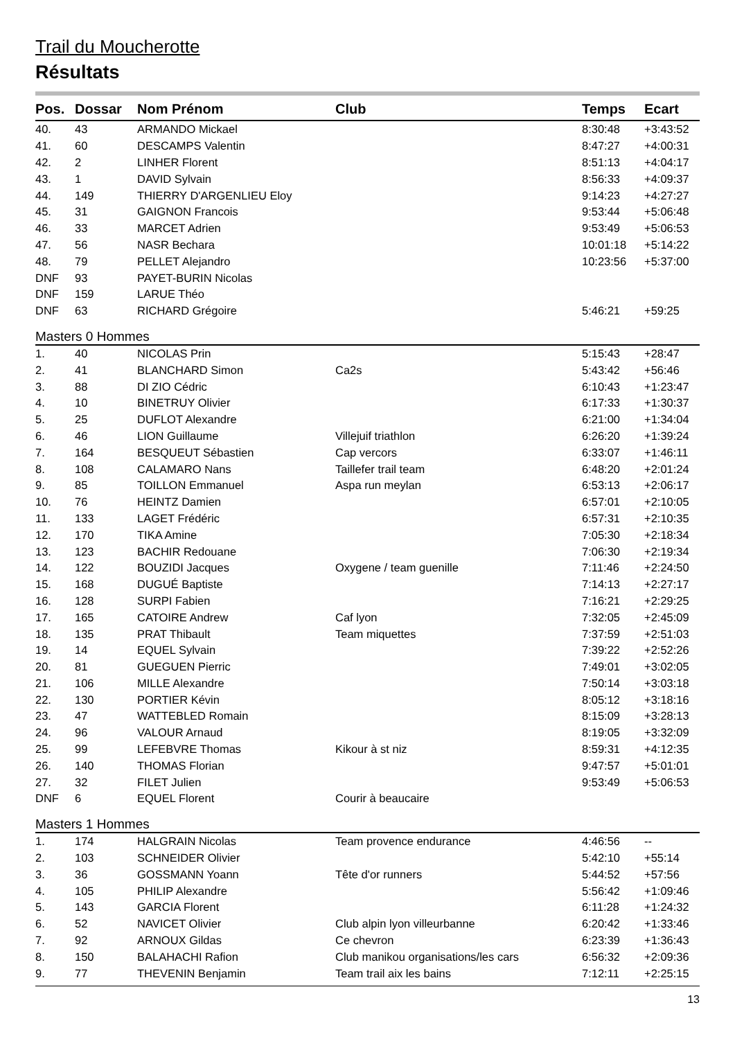Trail du Moucherotte
Résultats
| Pos. | Dossar | Nom Prénom | Club | Temps | Ecart |
| --- | --- | --- | --- | --- | --- |
| 40. | 43 | ARMANDO Mickael | | 8:30:48 | +3:43:52 |
| 41. | 60 | DESCAMPS Valentin | | 8:47:27 | +4:00:31 |
| 42. | 2 | LINHER Florent | | 8:51:13 | +4:04:17 |
| 43. | 1 | DAVID Sylvain | | 8:56:33 | +4:09:37 |
| 44. | 149 | THIERRY D'ARGENLIEU Eloy | | 9:14:23 | +4:27:27 |
| 45. | 31 | GAIGNON Francois | | 9:53:44 | +5:06:48 |
| 46. | 33 | MARCET Adrien | | 9:53:49 | +5:06:53 |
| 47. | 56 | NASR Bechara | | 10:01:18 | +5:14:22 |
| 48. | 79 | PELLET Alejandro | | 10:23:56 | +5:37:00 |
| DNF | 93 | PAYET-BURIN Nicolas | | | |
| DNF | 159 | LARUE Théo | | | |
| DNF | 63 | RICHARD Grégoire | | 5:46:21 | +59:25 |
| Masters 0 Hommes | | | | | |
| 1. | 40 | NICOLAS Prin | | 5:15:43 | +28:47 |
| 2. | 41 | BLANCHARD Simon | Ca2s | 5:43:42 | +56:46 |
| 3. | 88 | DI ZIO Cédric | | 6:10:43 | +1:23:47 |
| 4. | 10 | BINETRUY Olivier | | 6:17:33 | +1:30:37 |
| 5. | 25 | DUFLOT Alexandre | | 6:21:00 | +1:34:04 |
| 6. | 46 | LION Guillaume | Villejuif triathlon | 6:26:20 | +1:39:24 |
| 7. | 164 | BESQUEUT Sébastien | Cap vercors | 6:33:07 | +1:46:11 |
| 8. | 108 | CALAMARO Nans | Taillefer trail team | 6:48:20 | +2:01:24 |
| 9. | 85 | TOILLON Emmanuel | Aspa run meylan | 6:53:13 | +2:06:17 |
| 10. | 76 | HEINTZ Damien | | 6:57:01 | +2:10:05 |
| 11. | 133 | LAGET Frédéric | | 6:57:31 | +2:10:35 |
| 12. | 170 | TIKA Amine | | 7:05:30 | +2:18:34 |
| 13. | 123 | BACHIR Redouane | | 7:06:30 | +2:19:34 |
| 14. | 122 | BOUZIDI Jacques | Oxygene / team guenille | 7:11:46 | +2:24:50 |
| 15. | 168 | DUGUÉ Baptiste | | 7:14:13 | +2:27:17 |
| 16. | 128 | SURPI Fabien | | 7:16:21 | +2:29:25 |
| 17. | 165 | CATOIRE Andrew | Caf lyon | 7:32:05 | +2:45:09 |
| 18. | 135 | PRAT Thibault | Team miquettes | 7:37:59 | +2:51:03 |
| 19. | 14 | EQUEL Sylvain | | 7:39:22 | +2:52:26 |
| 20. | 81 | GUEGUEN Pierric | | 7:49:01 | +3:02:05 |
| 21. | 106 | MILLE Alexandre | | 7:50:14 | +3:03:18 |
| 22. | 130 | PORTIER Kévin | | 8:05:12 | +3:18:16 |
| 23. | 47 | WATTEBLED Romain | | 8:15:09 | +3:28:13 |
| 24. | 96 | VALOUR Arnaud | | 8:19:05 | +3:32:09 |
| 25. | 99 | LEFEBVRE Thomas | Kikour à st niz | 8:59:31 | +4:12:35 |
| 26. | 140 | THOMAS Florian | | 9:47:57 | +5:01:01 |
| 27. | 32 | FILET Julien | | 9:53:49 | +5:06:53 |
| DNF | 6 | EQUEL Florent | Courir à beaucaire | | |
| Masters 1 Hommes | | | | | |
| 1. | 174 | HALGRAIN Nicolas | Team provence endurance | 4:46:56 | -- |
| 2. | 103 | SCHNEIDER Olivier | | 5:42:10 | +55:14 |
| 3. | 36 | GOSSMANN Yoann | Tête d'or runners | 5:44:52 | +57:56 |
| 4. | 105 | PHILIP Alexandre | | 5:56:42 | +1:09:46 |
| 5. | 143 | GARCIA Florent | | 6:11:28 | +1:24:32 |
| 6. | 52 | NAVICET Olivier | Club alpin lyon villeurbanne | 6:20:42 | +1:33:46 |
| 7. | 92 | ARNOUX Gildas | Ce chevron | 6:23:39 | +1:36:43 |
| 8. | 150 | BALAHACHI Rafion | Club manikou organisations/les cars | 6:56:32 | +2:09:36 |
| 9. | 77 | THEVENIN Benjamin | Team trail aix les bains | 7:12:11 | +2:25:15 |
13